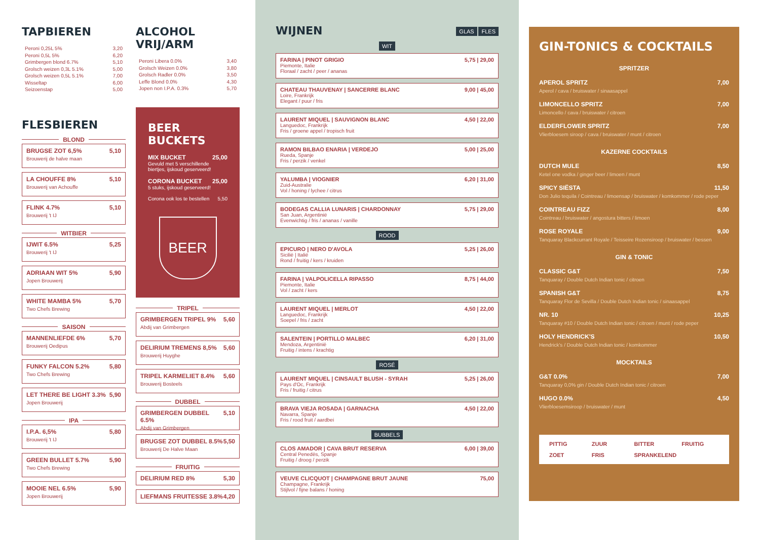TAPBIEREN
Peroni 0,25L 5% 3,20
Peroni 0,5L 5% 6,20
Grimbergen blond 6.7% 5,10
Grolsch weizen 0,3L 5.1% 5,00
Grolsch weizen 0,5L 5.1% 7,00
Wisseltap 6,00
Seizoenstap 5,00
FLESBIEREN
BLOND
BRUGSE ZOT 6,5% 5,10
Brouwerij de halve maan
LA CHOUFFE 8% 5,10
Brouwerij van Achouffe
FLINK 4.7% 5,10
Brouwerij 't IJ
WITBIER
IJWIT 6.5% 5,25
Brouwerij 't IJ
ADRIAAN WIT 5% 5,90
Jopen Brouwerij
WHITE MAMBA 5% 5,70
Two Chefs Brewing
SAISON
MANNENLIEFDE 6% 5,70
Brouwerij Oedipus
FUNKY FALCON 5.2% 5,80
Two Chefs Brewing
LET THERE BE LIGHT 3.3% 5,90
Jopen Brouwerij
IPA
I.P.A. 6,5% 5,80
Brouwerij 't IJ
GREEN BULLET 5.7% 5,90
Two Chefs Brewing
MOOIE NEL 6.5% 5,90
Jopen Brouwerij
ALCOHOL VRIJ/ARM
Peroni Libera 0.0% 3,40
Grolsch Weizen 0.0% 3,80
Grolsch Radler 0.0% 3,50
Leffe Blond 0.0% 4,30
Jopen non I.P.A. 0.3% 5,70
BEER BUCKETS
MIX BUCKET 25,00
Gevuld met 5 verschillende biertjes, ijskoud geserveerd!
CORONA BUCKET 25,00
5 stuks, ijskoud geserveerd!
Corona ook los te bestellen 5,50
BEER
TRIPEL
GRIMBERGEN TRIPEL 9% 5,60
Abdij van Grimbergen
DELIRIUM TREMENS 8,5% 5,60
Brouwerij Huyghe
TRIPEL KARMELIET 8.4% 5,60
Brouwerij Bosteels
DUBBEL
GRIMBERGEN DUBBEL 6.5% 5,10
Abdij van Grimbergen
BRUGSE ZOT DUBBEL 8.5% 5,50
Brouwerij De Halve Maan
FRUITIG
DELIRIUM RED 8% 5,30
LIEFMANS FRUITESSE 3.8% 4,20
WIJNEN
GLAS FLES
WIT
FARINA | PINOT GRIGIO 5,75 | 29,00
Piemonte, Italie
Floraal / zacht / peer / ananas
CHATEAU THAUVENAY | SANCERRE BLANC 9,00 | 45,00
Loire, Frankrijk
Elegant / puur / fris
LAURENT MIQUEL | SAUVIGNON BLANC 4,50 | 22,00
Languedoc, Frankrijk
Fris / groene appel / tropisch fruit
RAMON BILBAO ENARIA | VERDEJO 5,00 | 25,00
Rueda, Spanje
Fris / perzik / venkel
YALUMBA | VIOGNIER 6,20 | 31,00
Zuid-Australie
Vol / honing / lychee / citrus
BODEGAS CALLIA LUNARIS | CHARDONNAY 5,75 | 29,00
San Juan, Argentinië
Evenwichtig / fris / ananas / vanille
ROOD
EPICURO | NERO D'AVOLA 5,25 | 26,00
Sicilië | Italië
Rond / fruitig / kers / kruiden
FARINA | VALPOLICELLA RIPASSO 8,75 | 44,00
Piemonte, Italie
Vol / zacht / kers
LAURENT MIQUEL | MERLOT 4,50 | 22,00
Languedoc, Frankrijk
Soepel / fris / zacht
SALENTEIN | PORTILLO MALBEC 6,20 | 31,00
Mendoza, Argentinië
Fruitig / intens / krachtig
ROSÉ
LAURENT MIQUEL | CINSAULT BLUSH - SYRAH 5,25 | 26,00
Pays d'Oc, Frankrijk
Fris / fruitig / citrus
BRAVA VIEJA ROSADA | GARNACHA 4,50 | 22,00
Navarra, Spanje
Fris / rood fruit / aardbei
BUBBELS
CLOS AMADOR | CAVA BRUT RESERVA 6,00 | 39,00
Central Penedès, Spanje
Fruitig / droog / perzik
VEUVE CLICQUOT | CHAMPAGNE BRUT JAUNE 75,00
Champagne, Frankrijk
Stijlvol / fijne balans / honing
GIN-TONICS & COCKTAILS
SPRITZER
APEROL SPRITZ 7,00
Aperol / cava / bruiswater / sinaasappel
LIMONCELLO SPRITZ 7,00
Limoncello / cava / bruiswater / citroen
ELDERFLOWER SPRITZ 7,00
Vlierbloesem siroop / cava / bruiswater / munt / citroen
KAZERNE COCKTAILS
DUTCH MULE 8,50
Ketel one vodka / ginger beer / limoen / munt
SPICY SIËSTA 11,50
Don Julio tequila / Cointreau / limoensap / bruiswater / komkommer / rode peper
COINTREAU FIZZ 8,00
Cointreau / bruiswater / angostura bitters / limoen
ROSE ROYALE 9,00
Tanquaray Blackcurrant Royale / Teisseire Rozensiroop / bruiswater / bessen
GIN & TONIC
CLASSIC G&T 7,50
Tanquaray / Double Dutch Indian tonic / citroen
SPANISH G&T 8,75
Tanquaray Flor de Sevilla / Double Dutch Indian tonic / sinaasappel
NR. 10 10,25
Tanquaray #10 / Double Dutch Indian tonic / citroen / munt / rode peper
HOLY HENDRICK'S 10,50
Hendrick's / Double Dutch Indian tonic / komkommer
MOCKTAILS
G&T 0.0% 7,00
Tanquaray 0,0% gin / Double Dutch Indian tonic / citroen
HUGO 0.0% 4,50
Vlierbloesemsiroop / bruiswater / munt
PITTIG ZUUR BITTER FRUITIG ZOET FRIS SPRANKELEND